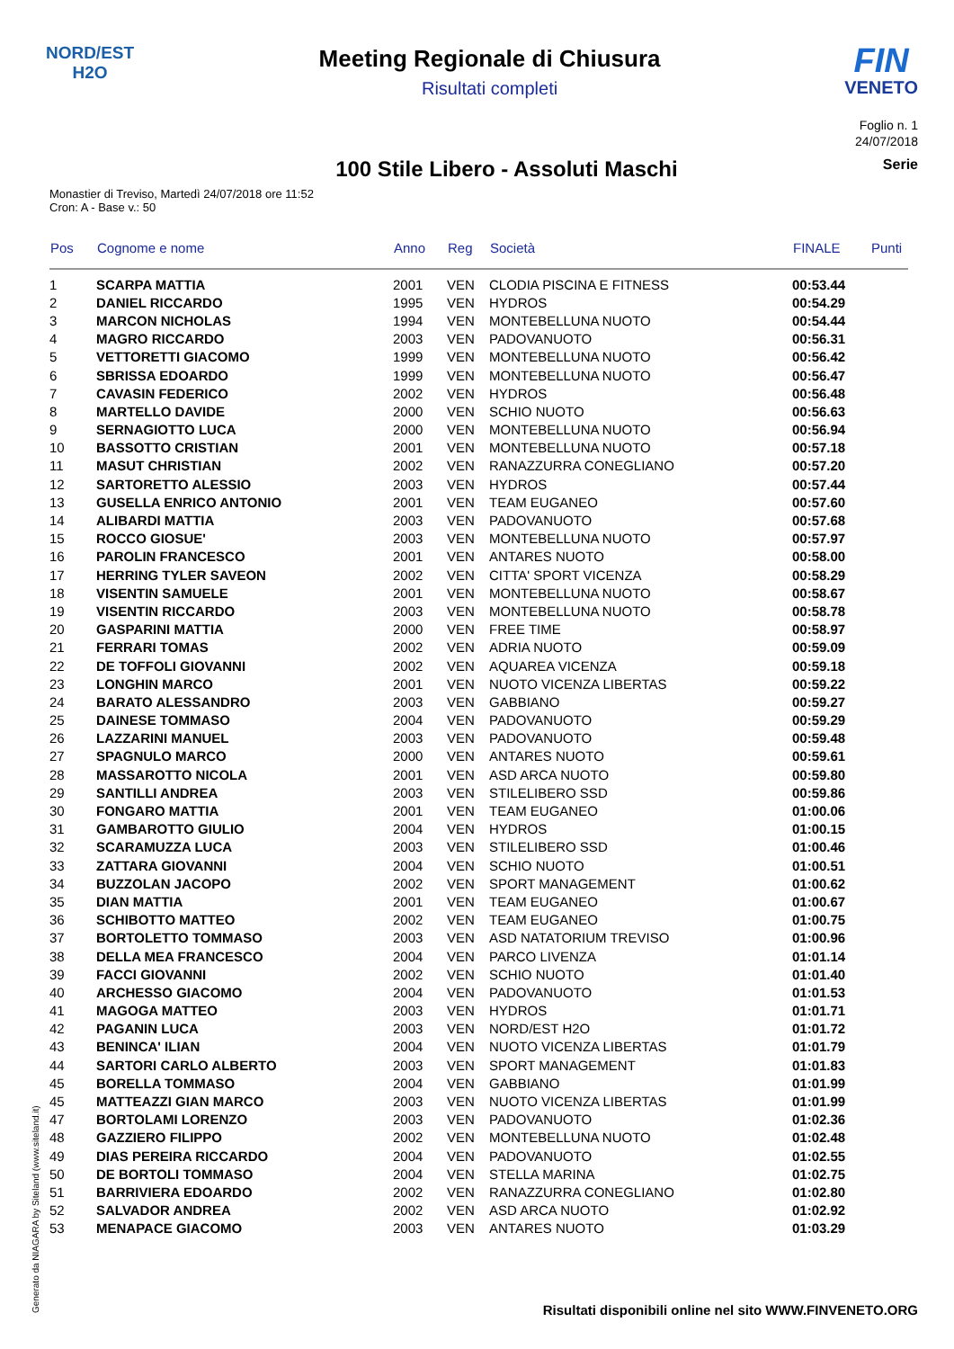NORD/EST
H2O
Meeting Regionale di Chiusura
Risultati completi
FIN
VENETO
Foglio n. 1
24/07/2018
100 Stile Libero - Assoluti Maschi
Serie
Monastier di Treviso, Martedì 24/07/2018 ore 11:52
Cron: A - Base v.: 50
| Pos | Cognome e nome | Anno | Reg | Società | FINALE | Punti |
| --- | --- | --- | --- | --- | --- | --- |
| 1 | SCARPA MATTIA | 2001 | VEN | CLODIA PISCINA E FITNESS | 00:53.44 | |
| 2 | DANIEL RICCARDO | 1995 | VEN | HYDROS | 00:54.29 | |
| 3 | MARCON NICHOLAS | 1994 | VEN | MONTEBELLUNA NUOTO | 00:54.44 | |
| 4 | MAGRO RICCARDO | 2003 | VEN | PADOVANUOTO | 00:56.31 | |
| 5 | VETTORETTI GIACOMO | 1999 | VEN | MONTEBELLUNA NUOTO | 00:56.42 | |
| 6 | SBRISSA EDOARDO | 1999 | VEN | MONTEBELLUNA NUOTO | 00:56.47 | |
| 7 | CAVASIN FEDERICO | 2002 | VEN | HYDROS | 00:56.48 | |
| 8 | MARTELLO DAVIDE | 2000 | VEN | SCHIO NUOTO | 00:56.63 | |
| 9 | SERNAGIOTTO LUCA | 2000 | VEN | MONTEBELLUNA NUOTO | 00:56.94 | |
| 10 | BASSOTTO CRISTIAN | 2001 | VEN | MONTEBELLUNA NUOTO | 00:57.18 | |
| 11 | MASUT CHRISTIAN | 2002 | VEN | RANAZZURRA CONEGLIANO | 00:57.20 | |
| 12 | SARTORETTO ALESSIO | 2003 | VEN | HYDROS | 00:57.44 | |
| 13 | GUSELLA ENRICO ANTONIO | 2001 | VEN | TEAM EUGANEO | 00:57.60 | |
| 14 | ALIBARDI MATTIA | 2003 | VEN | PADOVANUOTO | 00:57.68 | |
| 15 | ROCCO GIOSUE' | 2003 | VEN | MONTEBELLUNA NUOTO | 00:57.97 | |
| 16 | PAROLIN FRANCESCO | 2001 | VEN | ANTARES NUOTO | 00:58.00 | |
| 17 | HERRING TYLER SAVEON | 2002 | VEN | CITTA' SPORT VICENZA | 00:58.29 | |
| 18 | VISENTIN SAMUELE | 2001 | VEN | MONTEBELLUNA NUOTO | 00:58.67 | |
| 19 | VISENTIN RICCARDO | 2003 | VEN | MONTEBELLUNA NUOTO | 00:58.78 | |
| 20 | GASPARINI MATTIA | 2000 | VEN | FREE TIME | 00:58.97 | |
| 21 | FERRARI TOMAS | 2002 | VEN | ADRIA NUOTO | 00:59.09 | |
| 22 | DE TOFFOLI GIOVANNI | 2002 | VEN | AQUAREA VICENZA | 00:59.18 | |
| 23 | LONGHIN MARCO | 2001 | VEN | NUOTO VICENZA LIBERTAS | 00:59.22 | |
| 24 | BARATO ALESSANDRO | 2003 | VEN | GABBIANO | 00:59.27 | |
| 25 | DAINESE TOMMASO | 2004 | VEN | PADOVANUOTO | 00:59.29 | |
| 26 | LAZZARINI MANUEL | 2003 | VEN | PADOVANUOTO | 00:59.48 | |
| 27 | SPAGNULO MARCO | 2000 | VEN | ANTARES NUOTO | 00:59.61 | |
| 28 | MASSAROTTO NICOLA | 2001 | VEN | ASD ARCA NUOTO | 00:59.80 | |
| 29 | SANTILLI ANDREA | 2003 | VEN | STILELIBERO SSD | 00:59.86 | |
| 30 | FONGARO MATTIA | 2001 | VEN | TEAM EUGANEO | 01:00.06 | |
| 31 | GAMBAROTTO GIULIO | 2004 | VEN | HYDROS | 01:00.15 | |
| 32 | SCARAMUZZA LUCA | 2003 | VEN | STILELIBERO SSD | 01:00.46 | |
| 33 | ZATTARA GIOVANNI | 2004 | VEN | SCHIO NUOTO | 01:00.51 | |
| 34 | BUZZOLAN JACOPO | 2002 | VEN | SPORT MANAGEMENT | 01:00.62 | |
| 35 | DIAN MATTIA | 2001 | VEN | TEAM EUGANEO | 01:00.67 | |
| 36 | SCHIBOTTO MATTEO | 2002 | VEN | TEAM EUGANEO | 01:00.75 | |
| 37 | BORTOLETTO TOMMASO | 2003 | VEN | ASD NATATORIUM TREVISO | 01:00.96 | |
| 38 | DELLA MEA FRANCESCO | 2004 | VEN | PARCO LIVENZA | 01:01.14 | |
| 39 | FACCI GIOVANNI | 2002 | VEN | SCHIO NUOTO | 01:01.40 | |
| 40 | ARCHESSO GIACOMO | 2004 | VEN | PADOVANUOTO | 01:01.53 | |
| 41 | MAGOGA MATTEO | 2003 | VEN | HYDROS | 01:01.71 | |
| 42 | PAGANIN LUCA | 2003 | VEN | NORD/EST H2O | 01:01.72 | |
| 43 | BENINCA' ILIAN | 2004 | VEN | NUOTO VICENZA LIBERTAS | 01:01.79 | |
| 44 | SARTORI CARLO ALBERTO | 2003 | VEN | SPORT MANAGEMENT | 01:01.83 | |
| 45 | BORELLA TOMMASO | 2004 | VEN | GABBIANO | 01:01.99 | |
| 45 | MATTEAZZI GIAN MARCO | 2003 | VEN | NUOTO VICENZA LIBERTAS | 01:01.99 | |
| 47 | BORTOLAMI LORENZO | 2003 | VEN | PADOVANUOTO | 01:02.36 | |
| 48 | GAZZIERO FILIPPO | 2002 | VEN | MONTEBELLUNA NUOTO | 01:02.48 | |
| 49 | DIAS PEREIRA RICCARDO | 2004 | VEN | PADOVANUOTO | 01:02.55 | |
| 50 | DE BORTOLI TOMMASO | 2004 | VEN | STELLA MARINA | 01:02.75 | |
| 51 | BARRIVIERA EDOARDO | 2002 | VEN | RANAZZURRA CONEGLIANO | 01:02.80 | |
| 52 | SALVADOR ANDREA | 2002 | VEN | ASD ARCA NUOTO | 01:02.92 | |
| 53 | MENAPACE GIACOMO | 2003 | VEN | ANTARES NUOTO | 01:03.29 | |
Generato da NIAGARA by Siteland (www.siteland.it)
Risultati disponibili online nel sito WWW.FINVENETO.ORG